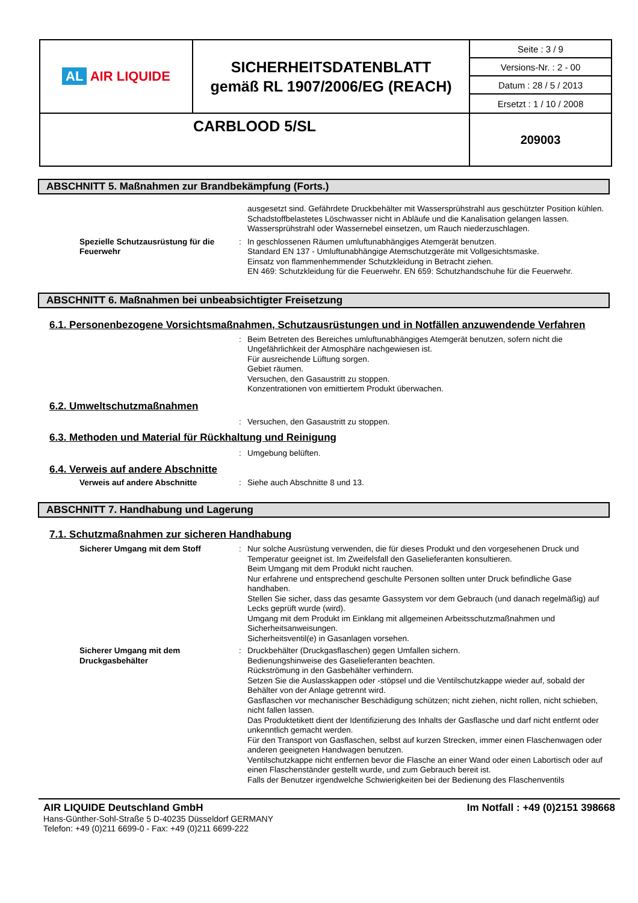| AL AIR LIQUIDE | SICHERHEITSDATENBLATT gemäß RL 1907/2006/EG (REACH) | Seite : 3 / 9 |
| | | Versions-Nr. : 2 - 00 |
| | | Datum : 28 / 5 / 2013 |
| | | Ersetzt : 1 / 10 / 2008 |
| CARBLOOD 5/SL | | 209003 |
ABSCHNITT 5. Maßnahmen zur Brandbekämpfung (Forts.)
ausgesetzt sind. Gefährdete Druckbehälter mit Wassersprühstrahl aus geschützter Position kühlen. Schadstoffbelastetes Löschwasser nicht in Abläufe und die Kanalisation gelangen lassen.
Wassersprühstrahl oder Wassernebel einsetzen, um Rauch niederzuschlagen.
Spezielle Schutzausrüstung für die Feuerwehr
: In geschlossenen Räumen umluftunabhängiges Atemgerät benutzen.
Standard EN 137 - Umluftunabhängige Atemschutzgeräte mit Vollgesichtsmaske.
Einsatz von flammenhemmender Schutzkleidung in Betracht ziehen.
EN 469: Schutzkleidung für die Feuerwehr. EN 659: Schutzhandschuhe für die Feuerwehr.
ABSCHNITT 6. Maßnahmen bei unbeabsichtigter Freisetzung
6.1. Personenbezogene Vorsichtsmaßnahmen, Schutzausrüstungen und in Notfällen anzuwendende Verfahren
: Beim Betreten des Bereiches umluftunabhängiges Atemgerät benutzen, sofern nicht die Ungefährlichkeit der Atmosphäre nachgewiesen ist.
Für ausreichende Lüftung sorgen.
Gebiet räumen.
Versuchen, den Gasaustritt zu stoppen.
Konzentrationen von emittiertem Produkt überwachen.
6.2. Umweltschutzmaßnahmen
: Versuchen, den Gasaustritt zu stoppen.
6.3. Methoden und Material für Rückhaltung und Reinigung
: Umgebung belüften.
6.4. Verweis auf andere Abschnitte
Verweis auf andere Abschnitte : Siehe auch Abschnitte 8 und 13.
ABSCHNITT 7. Handhabung und Lagerung
7.1. Schutzmaßnahmen zur sicheren Handhabung
Sicherer Umgang mit dem Stoff : Nur solche Ausrüstung verwenden, die für dieses Produkt und den vorgesehenen Druck und Temperatur geeignet ist. Im Zweifelsfall den Gaselieferanten konsultieren.
Beim Umgang mit dem Produkt nicht rauchen.
Nur erfahrene und entsprechend geschulte Personen sollten unter Druck befindliche Gase handhaben.
Stellen Sie sicher, dass das gesamte Gassystem vor dem Gebrauch (und danach regelmäßig) auf Lecks geprüft wurde (wird).
Umgang mit dem Produkt im Einklang mit allgemeinen Arbeitsschutzmaßnahmen und Sicherheitsanweisungen.
Sicherheitsventil(e) in Gasanlagen vorsehen.
Sicherer Umgang mit dem Druckgasbehälter
: Druckbehälter (Druckgasflaschen) gegen Umfallen sichern.
Bedienungshinweise des Gaselieferanten beachten.
Rückströmung in den Gasbehälter verhindern.
Setzen Sie die Auslasskappen oder -stöpsel und die Ventilschutzkappe wieder auf, sobald der Behälter von der Anlage getrennt wird.
Gasflaschen vor mechanischer Beschädigung schützen; nicht ziehen, nicht rollen, nicht schieben, nicht fallen lassen.
Das Produktetikett dient der Identifizierung des Inhalts der Gasflasche und darf nicht entfernt oder unkenntlich gemacht werden.
Für den Transport von Gasflaschen, selbst auf kurzen Strecken, immer einen Flaschenwagen oder anderen geeigneten Handwagen benutzen.
Ventilschutzkappe nicht entfernen bevor die Flasche an einer Wand oder einen Labortisch oder auf einen Flaschenständer gestellt wurde, und zum Gebrauch bereit ist.
Falls der Benutzer irgendwelche Schwierigkeiten bei der Bedienung des Flaschenventils
AIR LIQUIDE Deutschland GmbH Im Notfall : +49 (0)2151 398668
Hans-Günther-Sohl-Straße 5 D-40235 Düsseldorf GERMANY
Telefon: +49 (0)211 6699-0 - Fax: +49 (0)211 6699-222